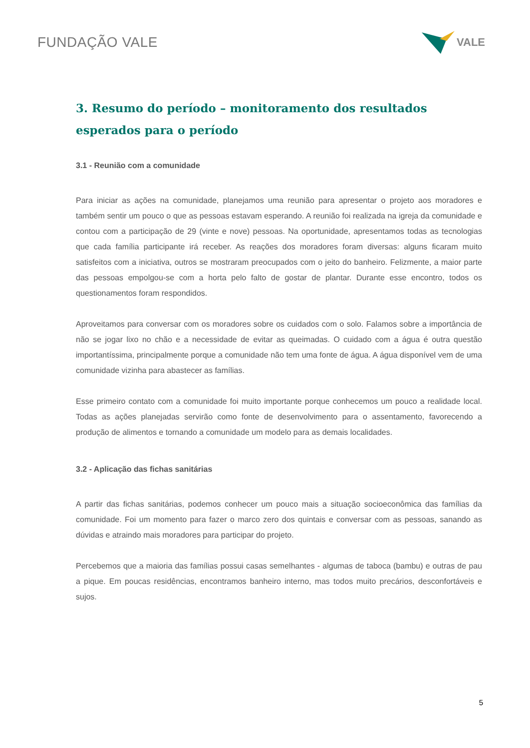FUNDAÇÃO VALE
VALE
3. Resumo do período – monitoramento dos resultados esperados para o período
3.1 - Reunião com a comunidade
Para iniciar as ações na comunidade, planejamos uma reunião para apresentar o projeto aos moradores e também sentir um pouco o que as pessoas estavam esperando. A reunião foi realizada na igreja da comunidade e contou com a participação de 29 (vinte e nove) pessoas. Na oportunidade, apresentamos todas as tecnologias que cada família participante irá receber. As reações dos moradores foram diversas: alguns ficaram muito satisfeitos com a iniciativa, outros se mostraram preocupados com o jeito do banheiro. Felizmente, a maior parte das pessoas empolgou-se com a horta pelo falto de gostar de plantar. Durante esse encontro, todos os questionamentos foram respondidos.
Aproveitamos para conversar com os moradores sobre os cuidados com o solo. Falamos sobre a importância de não se jogar lixo no chão e a necessidade de evitar as queimadas. O cuidado com a água é outra questão importantíssima, principalmente porque a comunidade não tem uma fonte de água. A água disponível vem de uma comunidade vizinha para abastecer as famílias.
Esse primeiro contato com a comunidade foi muito importante porque conhecemos um pouco a realidade local. Todas as ações planejadas servirão como fonte de desenvolvimento para o assentamento, favorecendo a produção de alimentos e tornando a comunidade um modelo para as demais localidades.
3.2 - Aplicação das fichas sanitárias
A partir das fichas sanitárias, podemos conhecer um pouco mais a situação socioeconômica das famílias da comunidade. Foi um momento para fazer o marco zero dos quintais e conversar com as pessoas, sanando as dúvidas e atraindo mais moradores para participar do projeto.
Percebemos que a maioria das famílias possui casas semelhantes - algumas de taboca (bambu) e outras de pau a pique. Em poucas residências, encontramos banheiro interno, mas todos muito precários, desconfortáveis e sujos.
5